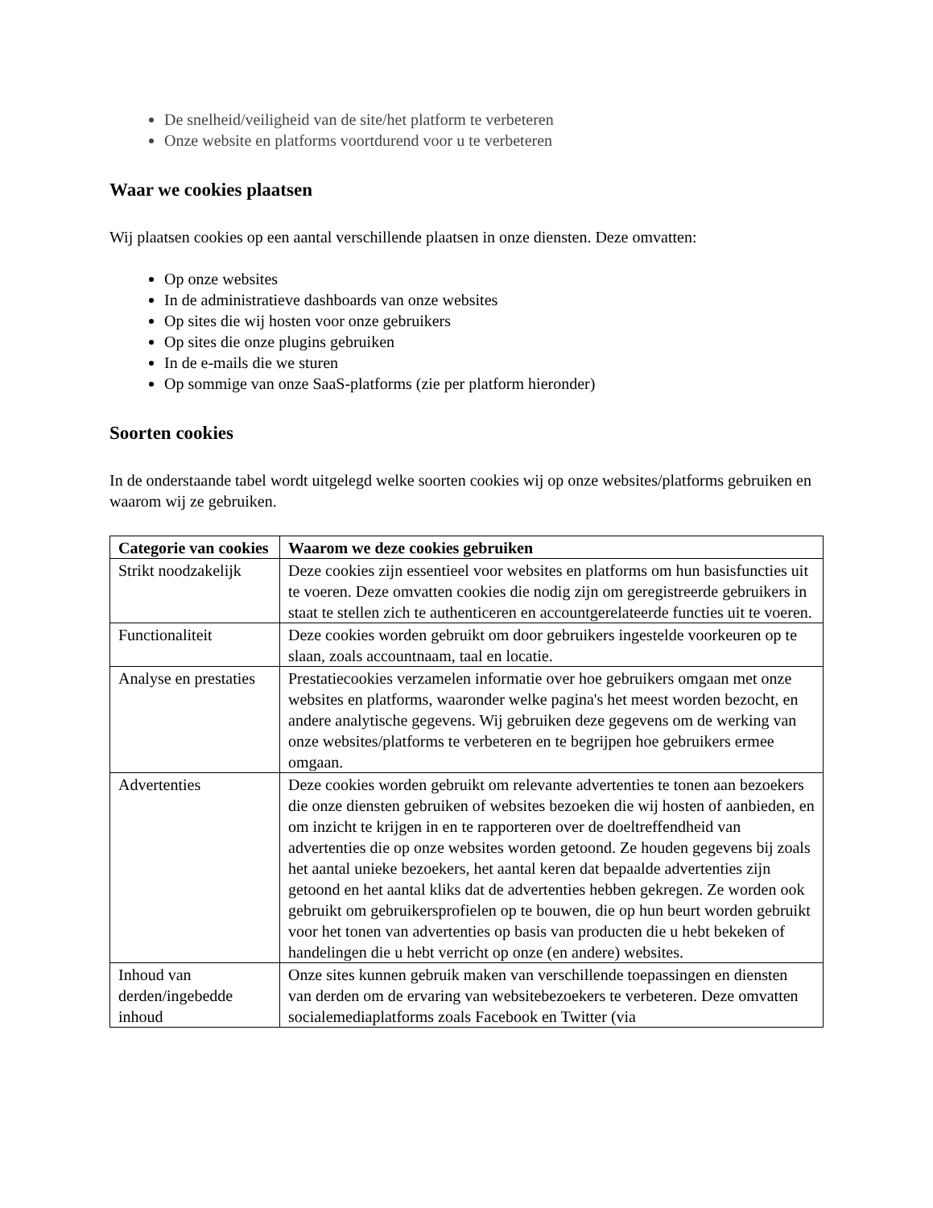De snelheid/veiligheid van de site/het platform te verbeteren
Onze website en platforms voortdurend voor u te verbeteren
Waar we cookies plaatsen
Wij plaatsen cookies op een aantal verschillende plaatsen in onze diensten. Deze omvatten:
Op onze websites
In de administratieve dashboards van onze websites
Op sites die wij hosten voor onze gebruikers
Op sites die onze plugins gebruiken
In de e-mails die we sturen
Op sommige van onze SaaS-platforms (zie per platform hieronder)
Soorten cookies
In de onderstaande tabel wordt uitgelegd welke soorten cookies wij op onze websites/platforms gebruiken en waarom wij ze gebruiken.
| Categorie van cookies | Waarom we deze cookies gebruiken |
| --- | --- |
| Strikt noodzakelijk | Deze cookies zijn essentieel voor websites en platforms om hun basisfuncties uit te voeren. Deze omvatten cookies die nodig zijn om geregistreerde gebruikers in staat te stellen zich te authenticeren en accountgerelateerde functies uit te voeren. |
| Functionaliteit | Deze cookies worden gebruikt om door gebruikers ingestelde voorkeuren op te slaan, zoals accountnaam, taal en locatie. |
| Analyse en prestaties | Prestatiecookies verzamelen informatie over hoe gebruikers omgaan met onze websites en platforms, waaronder welke pagina's het meest worden bezocht, en andere analytische gegevens. Wij gebruiken deze gegevens om de werking van onze websites/platforms te verbeteren en te begrijpen hoe gebruikers ermee omgaan. |
| Advertenties | Deze cookies worden gebruikt om relevante advertenties te tonen aan bezoekers die onze diensten gebruiken of websites bezoeken die wij hosten of aanbieden, en om inzicht te krijgen in en te rapporteren over de doeltreffendheid van advertenties die op onze websites worden getoond. Ze houden gegevens bij zoals het aantal unieke bezoekers, het aantal keren dat bepaalde advertenties zijn getoond en het aantal kliks dat de advertenties hebben gekregen. Ze worden ook gebruikt om gebruikersprofielen op te bouwen, die op hun beurt worden gebruikt voor het tonen van advertenties op basis van producten die u hebt bekeken of handelingen die u hebt verricht op onze (en andere) websites. |
| Inhoud van derden/ingebedde inhoud | Onze sites kunnen gebruik maken van verschillende toepassingen en diensten van derden om de ervaring van websitebezoekers te verbeteren. Deze omvatten socialemediaplatforms zoals Facebook en Twitter (via |